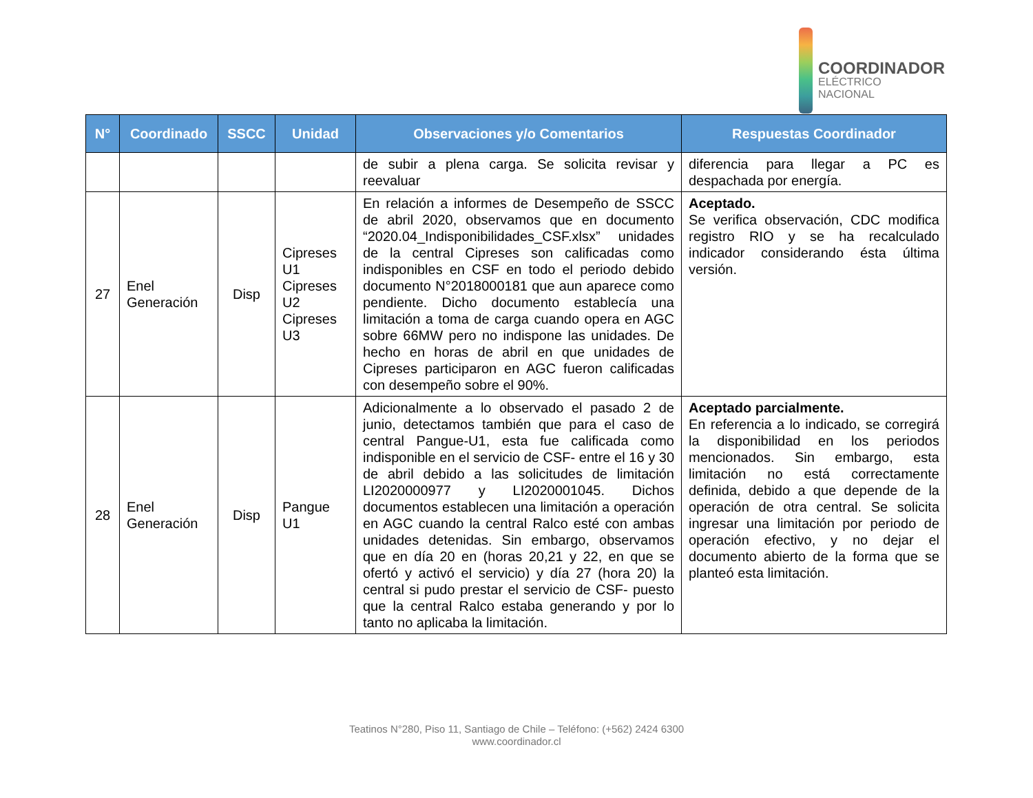COORDINADOR
ELÉCTRICO NACIONAL
| N° | Coordinado | SSCC | Unidad | Observaciones y/o Comentarios | Respuestas Coordinador |
| --- | --- | --- | --- | --- | --- |
| | | | | de subir a plena carga. Se solicita revisar y reevaluar | diferencia para llegar a PC es despachada por energía. |
| 27 | Enel Generación | Disp | Cipreses U1 Cipreses U2 Cipreses U3 | En relación a informes de Desempeño de SSCC de abril 2020, observamos que en documento “2020.04_Indisponibilidades_CSF.xlsx” unidades de la central Cipreses son calificadas como indisponibles en CSF en todo el periodo debido documento N°2018000181 que aun aparece como pendiente. Dicho documento establecía una limitación a toma de carga cuando opera en AGC sobre 66MW pero no indispone las unidades. De hecho en horas de abril en que unidades de Cipreses participaron en AGC fueron calificadas con desempeño sobre el 90%. | Aceptado. Se verifica observación, CDC modifica registro RIO y se ha recalculado indicador considerando ésta última versión. |
| 28 | Enel Generación | Disp | Pangue U1 | Adicionalmente a lo observado el pasado 2 de junio, detectamos también que para el caso de central Pangue-U1, esta fue calificada como indisponible en el servicio de CSF- entre el 16 y 30 de abril debido a las solicitudes de limitación LI2020000977 y LI2020001045. Dichos documentos establecen una limitación a operación en AGC cuando la central Ralco esté con ambas unidades detenidas. Sin embargo, observamos que en día 20 en (horas 20,21 y 22, en que se ofertó y activó el servicio) y día 27 (hora 20) la central si pudo prestar el servicio de CSF- puesto que la central Ralco estaba generando y por lo tanto no aplicaba la limitación. | Aceptado parcialmente. En referencia a lo indicado, se corregirá la disponibilidad en los periodos mencionados. Sin embargo, esta limitación no está correctamente definida, debido a que depende de la operación de otra central. Se solicita ingresar una limitación por periodo de operación efectivo, y no dejar el documento abierto de la forma que se planteó esta limitación. |
Teatinos N°280, Piso 11, Santiago de Chile – Teléfono: (+562) 2424 6300
www.coordinador.cl